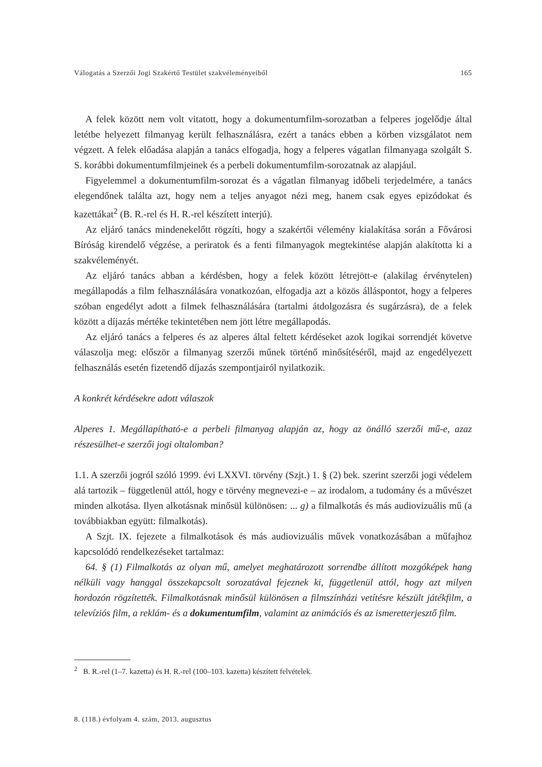Válogatás a Szerzői Jogi Szakértő Testület szakvéleményeiből 165
A felek között nem volt vitatott, hogy a dokumentumfilm-sorozatban a felperes jogelődje által letétbe helyezett filmanyag került felhasználásra, ezért a tanács ebben a körben vizsgálatot nem végzett. A felek előadása alapján a tanács elfogadja, hogy a felperes vágatlan filmanyaga szolgált S. S. korábbi dokumentumfilmjeinek és a perbeli dokumentumfilm-sorozatnak az alapjául.
Figyelemmel a dokumentumfilm-sorozat és a vágatlan filmanyag időbeli terjedelmére, a tanács elegendőnek találta azt, hogy nem a teljes anyagot nézi meg, hanem csak egyes epizódokat és kazettákat<sup>2</sup> (B. R.-rel és H. R.-rel készített interjú).
Az eljáró tanács mindenekelőtt rögzíti, hogy a szakértői vélemény kialakítása során a Fővárosi Bíróság kirendelő végzése, a periratok és a fenti filmanyagok megtekintése alapján alakította ki a szakvéleményét.
Az eljáró tanács abban a kérdésben, hogy a felek között létrejött-e (alakilag érvénytelen) megállapodás a film felhasználására vonatkozóan, elfogadja azt a közös álláspontot, hogy a felperes szóban engedélyt adott a filmek felhasználására (tartalmi átdolgozásra és sugárzásra), de a felek között a díjazás mértéke tekintetében nem jött létre megállapodás.
Az eljáró tanács a felperes és az alperes által feltett kérdéseket azok logikai sorrendjét követve válaszolja meg: először a filmanyag szerzői műnek történő minősítéséről, majd az engedélyezett felhasználás esetén fizetendő díjazás szempontjairól nyilatkozik.
A konkrét kérdésekre adott válaszok
Alperes 1. Megállapítható-e a perbeli filmanyag alapján az, hogy az önálló szerzői mű-e, azaz részesülhet-e szerzői jogi oltalomban?
1.1. A szerzői jogról szóló 1999. évi LXXVI. törvény (Szjt.) 1. § (2) bek. szerint szerzői jogi védelem alá tartozik – függetlenül attól, hogy e törvény megnevezi-e – az irodalom, a tudomány és a művészet minden alkotása. Ilyen alkotásnak minősül különösen: ... g) a filmalkotás és más audiovizuális mű (a továbbiakban együtt: filmalkotás).
A Szjt. IX. fejezete a filmalkotások és más audiovizuális művek vonatkozásában a műfajhoz kapcsolódó rendelkezéseket tartalmaz:
64. § (1) Filmalkotás az olyan mű, amelyet meghatározott sorrendbe állított mozgóképek hang nélküli vagy hanggal összekapcsolt sorozatával fejeznek ki, függetlenül attól, hogy azt milyen hordozón rögzítették. Filmalkotásnak minősül különösen a filmszínházi vetítésre készült játékfilm, a televíziós film, a reklám- és a dokumentumfilm, valamint az animációs és az ismeretterjesztő film.
<sup>2</sup> B. R.-rel (1–7. kazetta) és H. R.-rel (100–103. kazetta) készített felvételek.
8. (118.) évfolyam 4. szám, 2013. augusztus